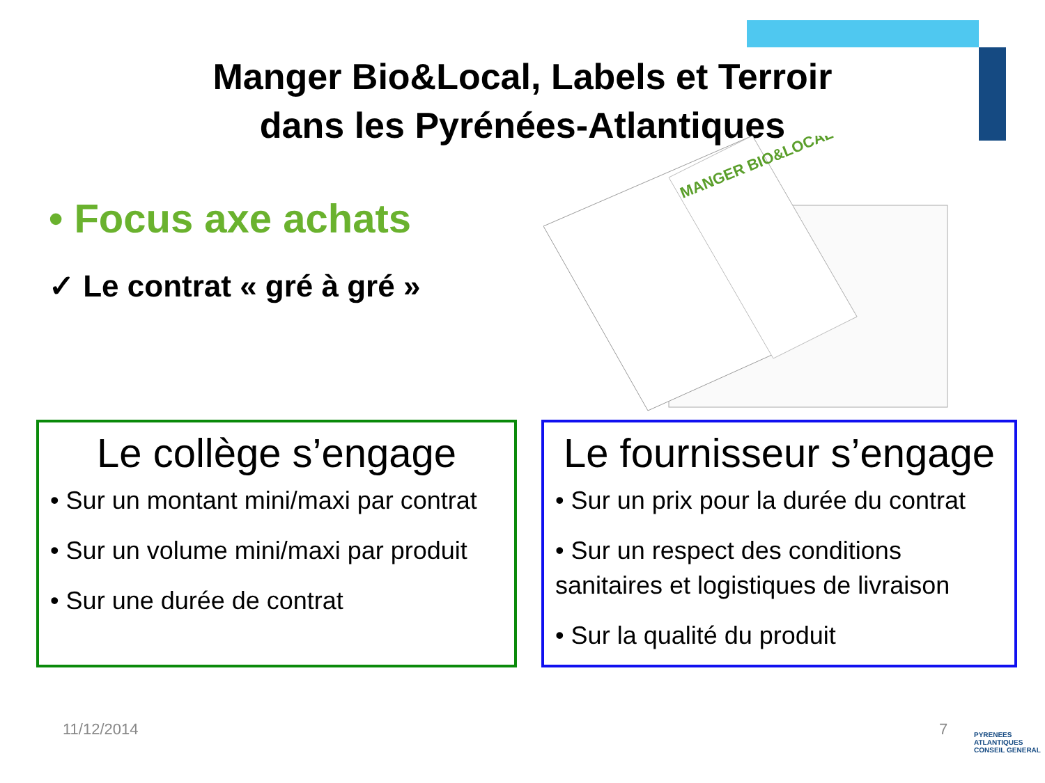Manger Bio&Local, Labels et Terroir
dans les Pyrénées-Atlantiques
• Focus axe achats
✓ Le contrat « gré à gré »
MANGER BIO&LOCAL
Le collège s’engage
• Sur un montant mini/maxi par contrat
• Sur un volume mini/maxi par produit
• Sur une durée de contrat
Le fournisseur s’engage
• Sur un prix pour la durée du contrat
• Sur un respect des conditions sanitaires et logistiques de livraison
• Sur la qualité du produit
11/12/2014 7
PYRENEES ATLANTIQUES CONSEIL GENERAL